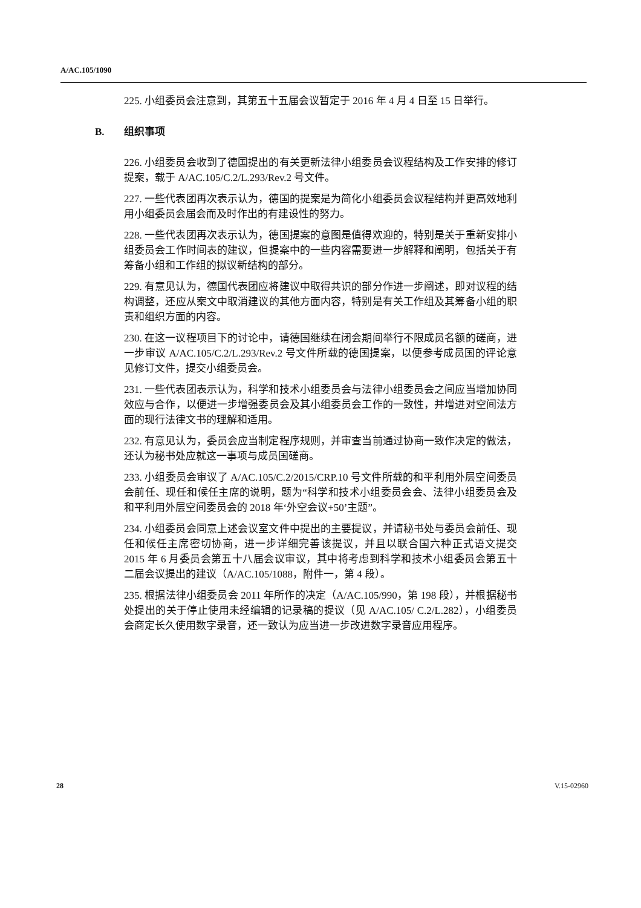A/AC.105/1090
225. 小组委员会注意到，其第五十五届会议暂定于 2016 年 4 月 4 日至 15 日举行。
B. 组织事项
226. 小组委员会收到了德国提出的有关更新法律小组委员会议程结构及工作安排的修订提案，载于 A/AC.105/C.2/L.293/Rev.2 号文件。
227. 一些代表团再次表示认为，德国的提案是为简化小组委员会议程结构并更高效地利用小组委员会届会而及时作出的有建设性的努力。
228. 一些代表团再次表示认为，德国提案的意图是值得欢迎的，特别是关于重新安排小组委员会工作时间表的建议，但提案中的一些内容需要进一步解释和阐明，包括关于有筹备小组和工作组的拟议新结构的部分。
229. 有意见认为，德国代表团应将建议中取得共识的部分作进一步阐述，即对议程的结构调整，还应从案文中取消建议的其他方面内容，特别是有关工作组及其筹备小组的职责和组织方面的内容。
230. 在这一议程项目下的讨论中，请德国继续在闭会期间举行不限成员名额的磋商，进一步审议 A/AC.105/C.2/L.293/Rev.2 号文件所载的德国提案，以便参考成员国的评论意见修订文件，提交小组委员会。
231. 一些代表团表示认为，科学和技术小组委员会与法律小组委员会之间应当增加协同效应与合作，以便进一步增强委员会及其小组委员会工作的一致性，并增进对空间法方面的现行法律文书的理解和适用。
232. 有意见认为，委员会应当制定程序规则，并审查当前通过协商一致作决定的做法，还认为秘书处应就这一事项与成员国磋商。
233. 小组委员会审议了 A/AC.105/C.2/2015/CRP.10 号文件所载的和平利用外层空间委员会前任、现任和候任主席的说明，题为“科学和技术小组委员会会、法律小组委员会及和平利用外层空间委员会的 2018 年‘外空会议+50’主题”。
234. 小组委员会同意上述会议室文件中提出的主要提议，并请秘书处与委员会前任、现任和候任主席密切协商，进一步详细完善该提议，并且以联合国六种正式语文提交 2015 年 6 月委员会第五十八届会议审议，其中将考虑到科学和技术小组委员会第五十二届会议提出的建议（A/AC.105/1088，附件一，第 4 段）。
235. 根据法律小组委员会 2011 年所作的决定（A/AC.105/990，第 198 段），并根据秘书处提出的关于停止使用未经编辑的记录稿的提议（见 A/AC.105/ C.2/L.282），小组委员会商定长久使用数字录音，还一致认为应当进一步改进数字录音应用程序。
28 V.15-02960